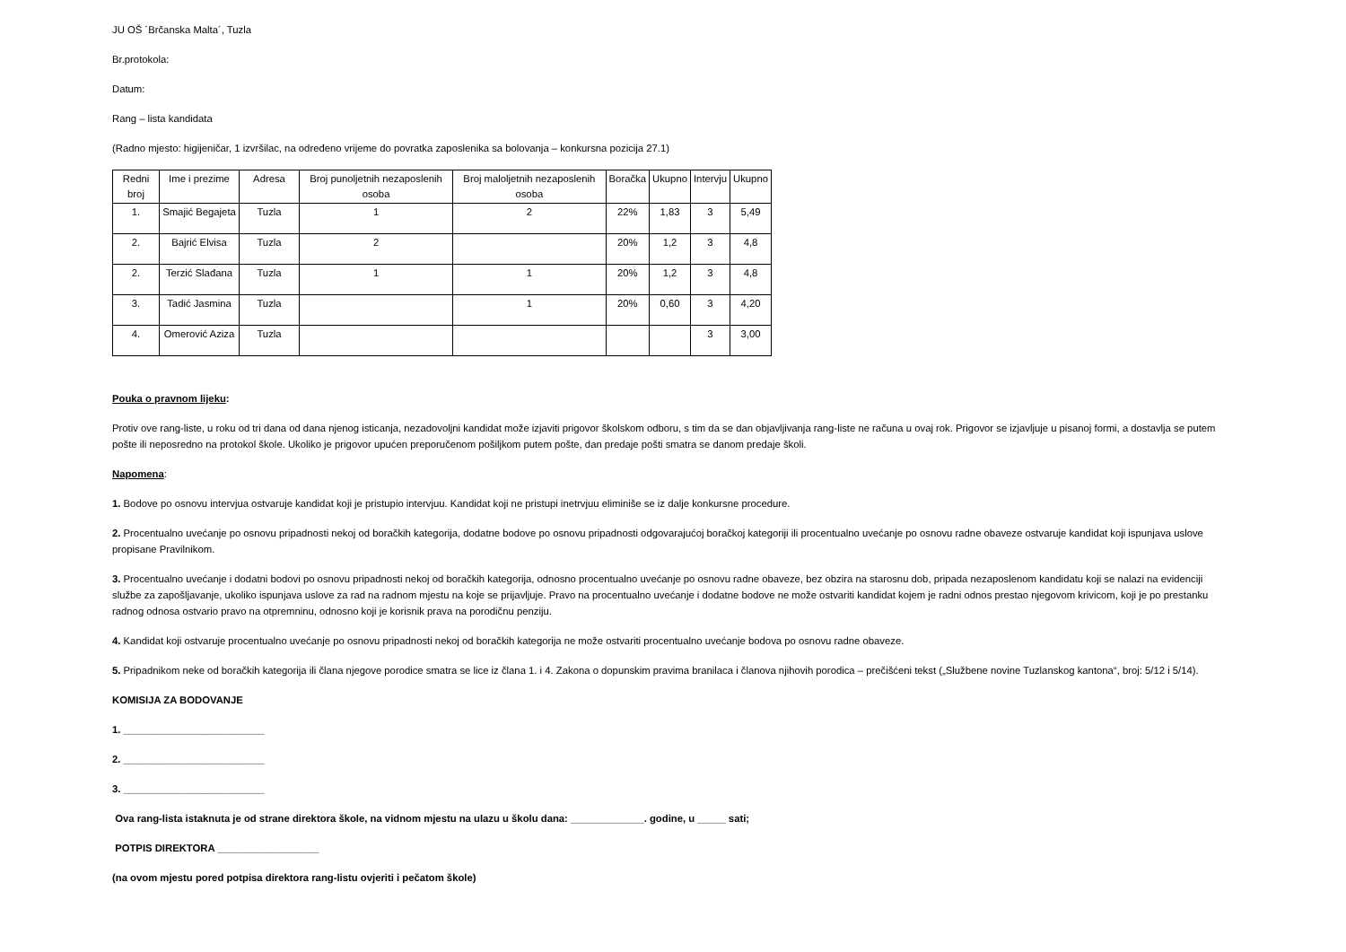JU OŠ ´Brčanska Malta´, Tuzla
Br.protokola:
Datum:
Rang – lista kandidata
(Radno mjesto: higijeničar, 1 izvršilac, na određeno vrijeme do povratka zaposlenika sa bolovanja – konkursna pozicija 27.1)
| Redni broj | Ime i prezime | Adresa | Broj punoljetnih nezaposlenih osoba | Broj maloljetnih nezaposlenih osoba | Boračka | Ukupno | Intervju | Ukupno |
| --- | --- | --- | --- | --- | --- | --- | --- | --- |
| 1. | Smajić Begajeta | Tuzla | 1 | 2 | 22% | 1,83 | 3 | 5,49 |
| 2. | Bajrić Elvisa | Tuzla | 2 | | 20% | 1,2 | 3 | 4,8 |
| 2. | Terzić Slađana | Tuzla | 1 | 1 | 20% | 1,2 | 3 | 4,8 |
| 3. | Tadić Jasmina | Tuzla | | 1 | 20% | 0,60 | 3 | 4,20 |
| 4. | Omerović Aziza | Tuzla | | | | | 3 | 3,00 |
Pouka o pravnom lijeku:
Protiv ove rang-liste, u roku od tri dana od dana njenog isticanja, nezadovoljni kandidat može izjaviti prigovor školskom odboru, s tim da se dan objavljivanja rang-liste ne računa u ovaj rok. Prigovor se izjavljuje u pisanoj formi, a dostavlja se putem pošte ili neposredno na protokol škole. Ukoliko je prigovor upućen preporučenom pošiljkom putem pošte, dan predaje pošti smatra se danom predaje školi.
Napomena:
1. Bodove po osnovu intervjua ostvaruje kandidat koji je pristupio intervjuu. Kandidat koji ne pristupi inetrvjuu eliminiše se iz dalje konkursne procedure.
2. Procentualno uvećanje po osnovu pripadnosti nekoj od boračkih kategorija, dodatne bodove po osnovu pripadnosti odgovarajućoj boračkoj kategoriji ili procentualno uvećanje po osnovu radne obaveze ostvaruje kandidat koji ispunjava uslove propisane Pravilnikom.
3. Procentualno uvećanje i dodatni bodovi po osnovu pripadnosti nekoj od boračkih kategorija, odnosno procentualno uvećanje po osnovu radne obaveze, bez obzira na starosnu dob, pripada nezaposlenom kandidatu koji se nalazi na evidenciji službe za zapošljavanje, ukoliko ispunjava uslove za rad na radnom mjestu na koje se prijavljuje. Pravo na procentualno uvećanje i dodatne bodove ne može ostvariti kandidat kojem je radni odnos prestao njegovom krivicom, koji je po prestanku radnog odnosa ostvario pravo na otpremninu, odnosno koji je korisnik prava na porodičnu penziju.
4. Kandidat koji ostvaruje procentualno uvećanje po osnovu pripadnosti nekoj od boračkih kategorija ne može ostvariti procentualno uvećanje bodova po osnovu radne obaveze.
5. Pripadnikom neke od boračkih kategorija ili člana njegove porodice smatra se lice iz člana 1. i 4. Zakona o dopunskim pravima branilaca i članova njihovih porodica – prečišćeni tekst („Službene novine Tuzlanskog kantona“, broj: 5/12 i 5/14).
KOMISIJA ZA BODOVANJE
1. _________________________
2. _________________________
3. _________________________
Ova rang-lista istaknuta je od strane direktora škole, na vidnom mjestu na ulazu u školu dana: _____________. godine, u _____ sati;
POTPIS DIREKTORA __________________
(na ovom mjestu pored potpisa direktora rang-listu ovjeriti i pečatom škole)